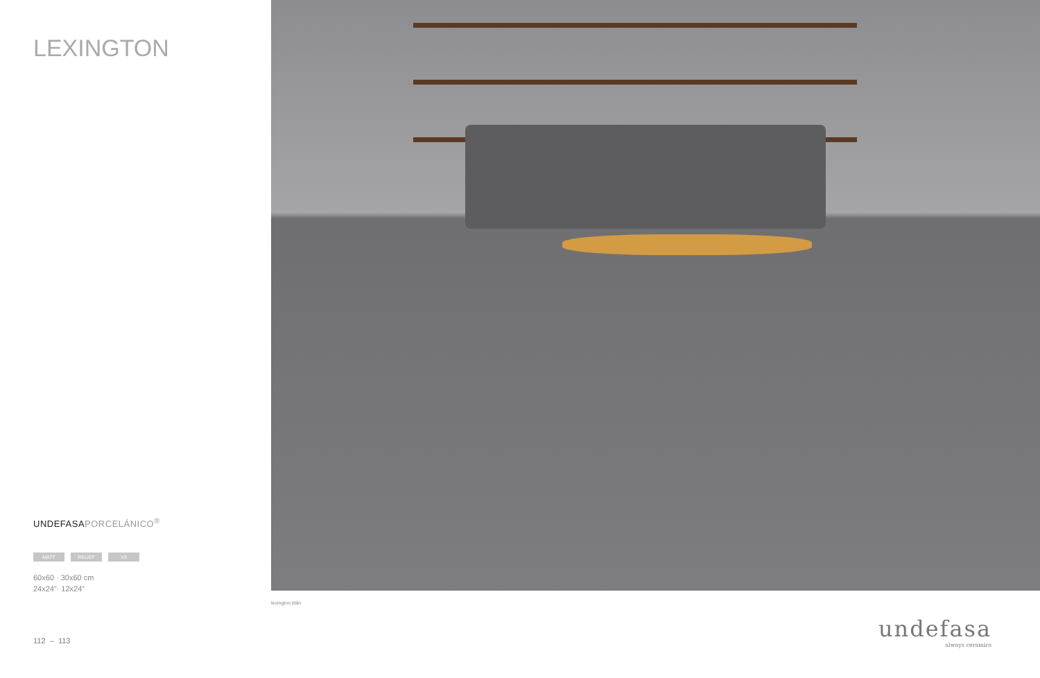LEXINGTON
UNDEFASAPORCELÁNICO<sup>®</sup>
MATT RELIEF V3
60x60 · 30x60 cm
24x24”· 12x24”
112 – 113
lexington titán
undefasa
always ceramics